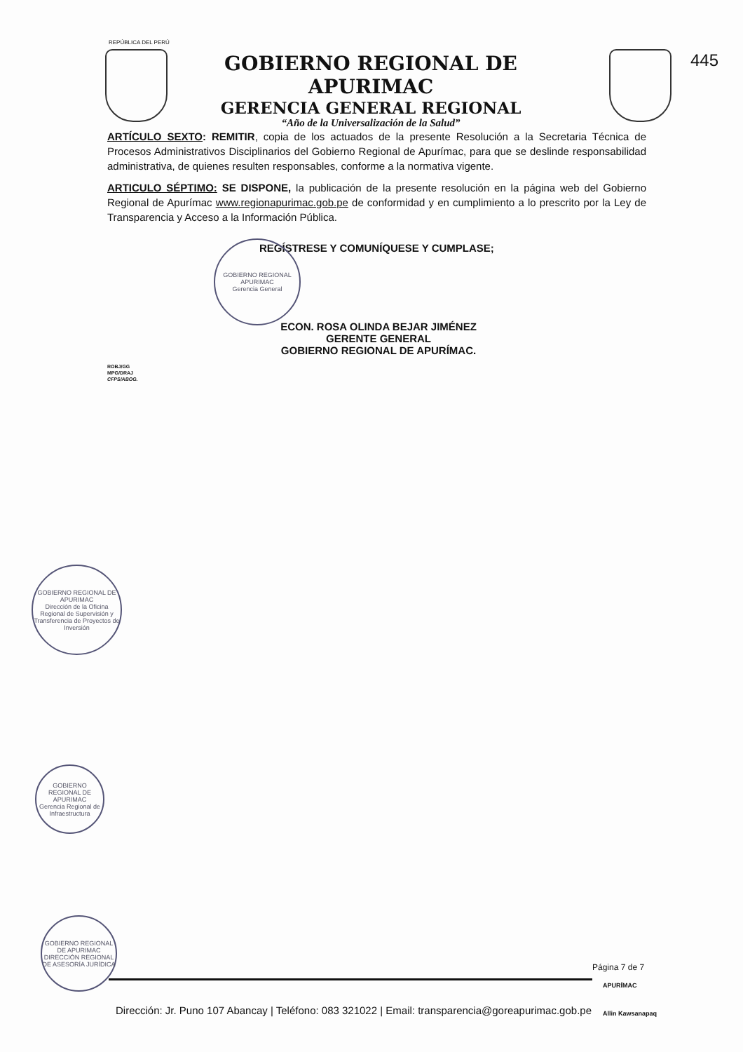REPÚBLICA DEL PERÚ
445
GOBIERNO REGIONAL DE APURIMAC
GERENCIA GENERAL REGIONAL
“Año de la Universalización de la Salud”
ARTÍCULO SEXTO: REMITIR, copia de los actuados de la presente Resolución a la Secretaria Técnica de Procesos Administrativos Disciplinarios del Gobierno Regional de Apurímac, para que se deslinde responsabilidad administrativa, de quienes resulten responsables, conforme a la normativa vigente.
ARTICULO SÉPTIMO: SE DISPONE, la publicación de la presente resolución en la página web del Gobierno Regional de Apurímac www.regionapurimac.gob.pe de conformidad y en cumplimiento a lo prescrito por la Ley de Transparencia y Acceso a la Información Pública.
REGÍSTRESE Y COMUNÍQUESE Y CUMPLASE;
ECON. ROSA OLINDA BEJAR JIMÉNEZ
GERENTE GENERAL
GOBIERNO REGIONAL DE APURÍMAC.
ROBJ/GG
MPG/DRAJ
CFPS/ABOG.
GOBIERNO REGIONAL APURIMAC
Gerencia General
GOBIERNO REGIONAL DE APURIMAC
Dirección de la Oficina Regional de Supervisión y Transferencia de Proyectos de Inversión
GOBIERNO REGIONAL DE APURIMAC
Gerencia Regional de Infraestructura
GOBIERNO REGIONAL DE APURIMAC
DIRECCIÓN REGIONAL DE ASESORÍA JURÍDICA
Página 7 de 7
Dirección: Jr. Puno 107 Abancay | Teléfono: 083 321022 | Email: transparencia@goreapurimac.gob.pe
APURÍMAC
Allin Kawsanapaq